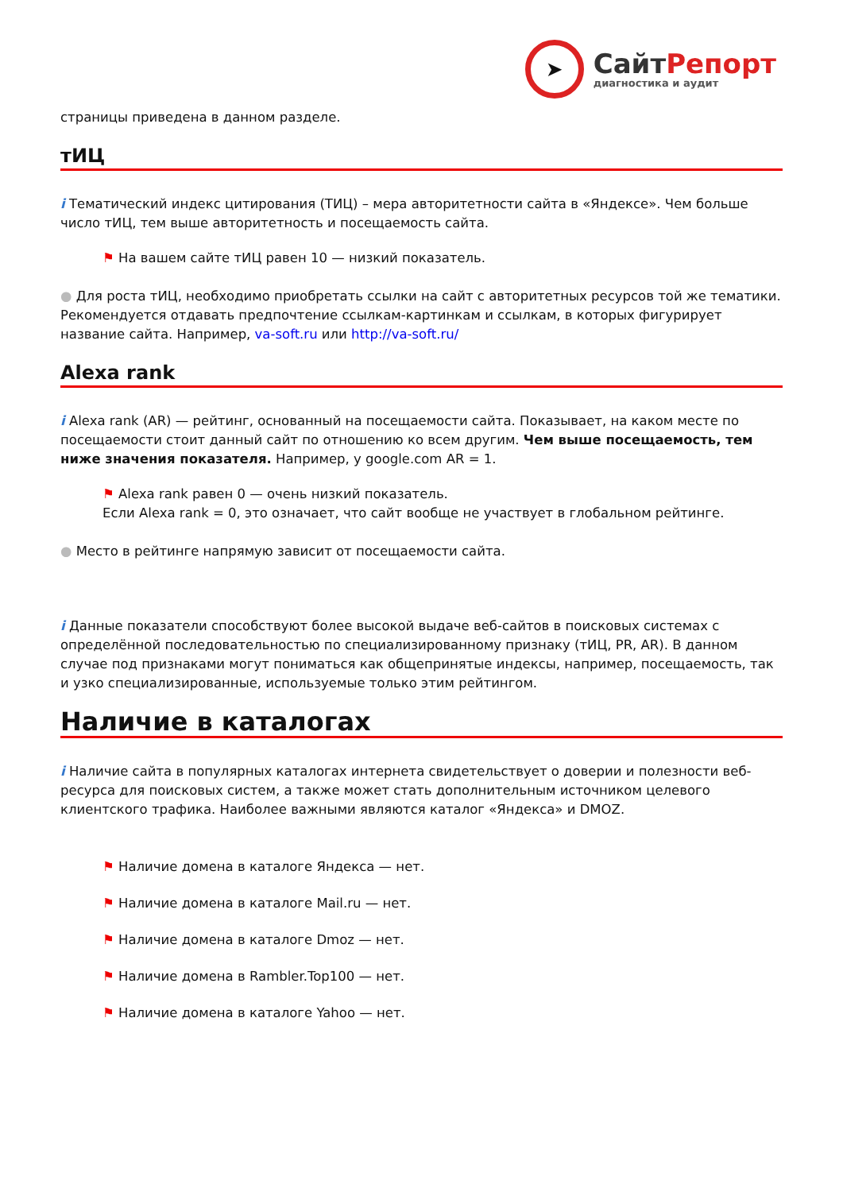➤
СайтРепорт
диагностика и аудит
страницы приведена в данном разделе.
тИЦ
i Тематический индекс цитирования (ТИЦ) – мера авторитетности сайта в «Яндексе». Чем больше число тИЦ, тем выше авторитетность и посещаемость сайта.
⚑ На вашем сайте тИЦ равен 10 — низкий показатель.
● Для роста тИЦ, необходимо приобретать ссылки на сайт с авторитетных ресурсов той же тематики. Рекомендуется отдавать предпочтение ссылкам-картинкам и ссылкам, в которых фигурирует название сайта. Например, va-soft.ru или http://va-soft.ru/
Alexa rank
i Alexa rank (AR) — рейтинг, основанный на посещаемости сайта. Показывает, на каком месте по посещаемости стоит данный сайт по отношению ко всем другим. Чем выше посещаемость, тем ниже значения показателя. Например, у google.com AR = 1.
⚑ Alexa rank равен 0 — очень низкий показатель.
Если Alexa rank = 0, это означает, что сайт вообще не участвует в глобальном рейтинге.
● Место в рейтинге напрямую зависит от посещаемости сайта.
i Данные показатели способствуют более высокой выдаче веб-сайтов в поисковых системах с определённой последовательностью по специализированному признаку (тИЦ, PR, AR). В данном случае под признаками могут пониматься как общепринятые индексы, например, посещаемость, так и узко специализированные, используемые только этим рейтингом.
Наличие в каталогах
i Наличие сайта в популярных каталогах интернета свидетельствует о доверии и полезности веб-ресурса для поисковых систем, а также может стать дополнительным источником целевого клиентского трафика. Наиболее важными являются каталог «Яндекса» и DMOZ.
⚑ Наличие домена в каталоге Яндекса — нет.
⚑ Наличие домена в каталоге Mail.ru — нет.
⚑ Наличие домена в каталоге Dmoz — нет.
⚑ Наличие домена в Rambler.Top100 — нет.
⚑ Наличие домена в каталоге Yahoo — нет.